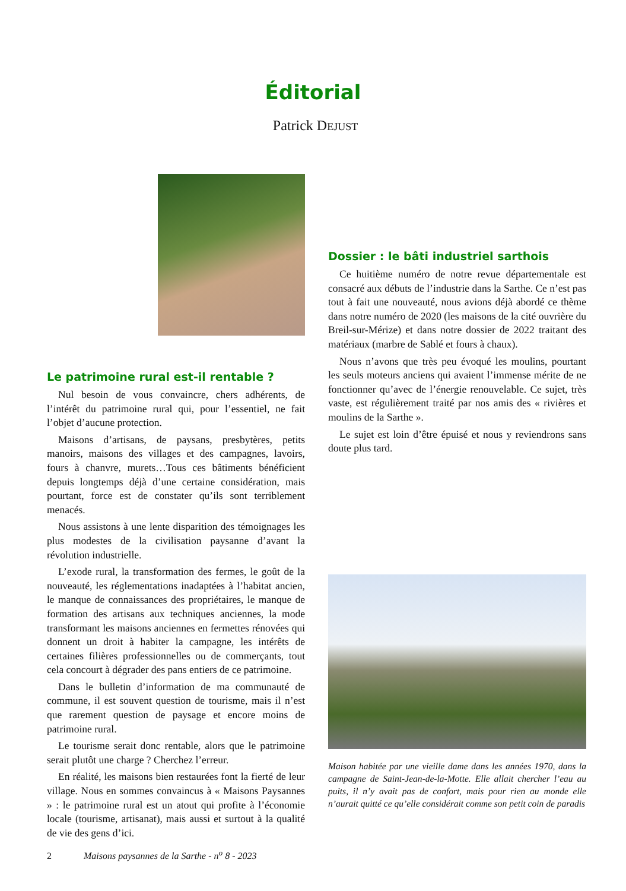Éditorial
Patrick DEJUST
Le patrimoine rural est-il rentable ?
Nul besoin de vous convaincre, chers adhérents, de l’intérêt du patrimoine rural qui, pour l’essentiel, ne fait l’objet d’aucune protection.
Maisons d’artisans, de paysans, presbytères, petits manoirs, maisons des villages et des campagnes, lavoirs, fours à chanvre, murets…Tous ces bâtiments bénéficient depuis longtemps déjà d’une certaine considération, mais pourtant, force est de constater qu’ils sont terriblement menacés.
Nous assistons à une lente disparition des témoignages les plus modestes de la civilisation paysanne d’avant la révolution industrielle.
L’exode rural, la transformation des fermes, le goût de la nouveauté, les réglementations inadaptées à l’habitat ancien, le manque de connaissances des propriétaires, le manque de formation des artisans aux techniques anciennes, la mode transformant les maisons anciennes en fermettes rénovées qui donnent un droit à habiter la campagne, les intérêts de certaines filières professionnelles ou de commerçants, tout cela concourt à dégrader des pans entiers de ce patrimoine.
Dans le bulletin d’information de ma communauté de commune, il est souvent question de tourisme, mais il n’est que rarement question de paysage et encore moins de patrimoine rural.
Le tourisme serait donc rentable, alors que le patrimoine serait plutôt une charge ? Cherchez l’erreur.
En réalité, les maisons bien restaurées font la fierté de leur village. Nous en sommes convaincus à « Maisons Paysannes » : le patrimoine rural est un atout qui profite à l’économie locale (tourisme, artisanat), mais aussi et surtout à la qualité de vie des gens d’ici.
Dossier : le bâti industriel sarthois
Ce huitième numéro de notre revue départementale est consacré aux débuts de l’industrie dans la Sarthe. Ce n’est pas tout à fait une nouveauté, nous avions déjà abordé ce thème dans notre numéro de 2020 (les maisons de la cité ouvrière du Breil-sur-Mérize) et dans notre dossier de 2022 traitant des matériaux (marbre de Sablé et fours à chaux).
Nous n’avons que très peu évoqué les moulins, pourtant les seuls moteurs anciens qui avaient l’immense mérite de ne fonctionner qu’avec de l’énergie renouvelable. Ce sujet, très vaste, est régulièrement traité par nos amis des « rivières et moulins de la Sarthe ».
Le sujet est loin d’être épuisé et nous y reviendrons sans doute plus tard.
Maison habitée par une vieille dame dans les années 1970, dans la campagne de Saint-Jean-de-la-Motte. Elle allait chercher l’eau au puits, il n’y avait pas de confort, mais pour rien au monde elle n’aurait quitté ce qu’elle considérait comme son petit coin de paradis
2 Maisons paysannes de la Sarthe - n<sup>o</sup> 8 - 2023